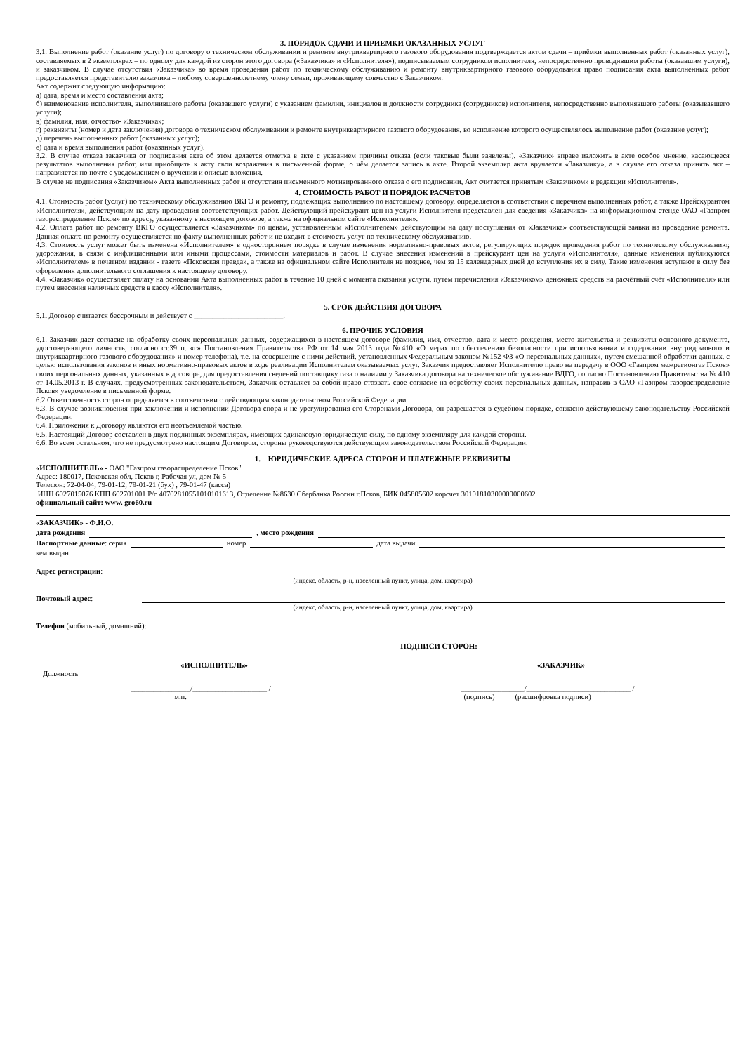3. ПОРЯДОК СДАЧИ И ПРИЕМКИ ОКАЗАННЫХ УСЛУГ
3.1. Выполнение работ (оказание услуг) по договору о техническом обслуживании и ремонте внутриквартирного газового оборудования подтверждается актом сдачи – приёмки выполненных работ (оказанных услуг), составляемых в 2 экземплярах – по одному для каждой из сторон этого договора («Заказчика» и «Исполнителя»), подписываемым сотрудником исполнителя, непосредственно проводившим работы (оказавшим услуги), и заказчиком. В случае отсутствия «Заказчика» во время проведения работ по техническому обслуживанию и ремонту внутриквартирного газового оборудования право подписания акта выполненных работ предоставляется представителю заказчика – любому совершеннолетнему члену семьи, проживающему совместно с Заказчиком.
Акт содержит следующую информацию:
а) дата, время и место составления акта;
б) наименование исполнителя, выполнившего работы (оказавшего услуги) с указанием фамилии, инициалов и должности сотрудника (сотрудников) исполнителя, непосредственно выполнявшего работы (оказывавшего услуги);
в) фамилия, имя, отчество- «Заказчика»;
г) реквизиты (номер и дата заключения) договора о техническом обслуживании и ремонте внутриквартирного газового оборудования, во исполнение которого осуществлялось выполнение работ (оказание услуг);
д) перечень выполненных работ (оказанных услуг);
е) дата и время выполнения работ (оказанных услуг).
3.2. В случае отказа заказчика от подписания акта об этом делается отметка в акте с указанием причины отказа (если таковые были заявлены). «Заказчик» вправе изложить в акте особое мнение, касающееся результатов выполнения работ, или приобщить к акту свои возражения в письменной форме, о чём делается запись в акте. Второй экземпляр акта вручается «Заказчику», а в случае его отказа принять акт – направляется по почте с уведомлением о вручении и описью вложения.
В случае не подписания «Заказчиком» Акта выполненных работ и отсутствия письменного мотивированного отказа о его подписании, Акт считается принятым «Заказчиком» в редакции «Исполнителя».
4. СТОИМОСТЬ РАБОТ И ПОРЯДОК РАСЧЕТОВ
4.1. Стоимость работ (услуг) по техническому обслуживанию ВКГО и ремонту, подлежащих выполнению по настоящему договору, определяется в соответствии с перечнем выполненных работ, а также Прейскурантом «Исполнителя», действующим на дату проведения соответствующих работ. Действующий прейскурант цен на услуги Исполнителя представлен для сведения «Заказчика» на информационном стенде ОАО «Газпром газораспределение Псков» по адресу, указанному в настоящем договоре, а также на официальном сайте «Исполнителя».
4.2. Оплата работ по ремонту ВКГО осуществляется «Заказчиком» по ценам, установленным «Исполнителем» действующим на дату поступления от «Заказчика» соответствующей заявки на проведение ремонта. Данная оплата по ремонту осуществляется по факту выполненных работ и не входит в стоимость услуг по техническому обслуживанию.
4.3. Стоимость услуг может быть изменена «Исполнителем» в одностороннем порядке в случае изменения нормативно-правовых актов, регулирующих порядок проведения работ по техническому обслуживанию; удорожания, в связи с инфляционными или иными процессами, стоимости материалов и работ. В случае внесения изменений в прейскурант цен на услуги «Исполнителя», данные изменения публикуются «Исполнителем» в печатном издании - газете «Псковская правда», а также на официальном сайте Исполнителя не позднее, чем за 15 календарных дней до вступления их в силу. Такие изменения вступают в силу без оформления дополнительного соглашения к настоящему договору.
4.4. «Заказчик» осуществляет оплату на основании Акта выполненных работ в течение 10 дней с момента оказания услуги, путем перечисления «Заказчиком» денежных средств на расчётный счёт «Исполнителя» или путем внесения наличных средств в кассу «Исполнителя».
5. СРОК ДЕЙСТВИЯ ДОГОВОРА
5.1. Договор считается бессрочным и действует с ________________________.
6. ПРОЧИЕ УСЛОВИЯ
6.1. Заказчик дает согласие на обработку своих персональных данных, содержащихся в настоящем договоре (фамилия, имя, отчество, дата и место рождения, место жительства и реквизиты основного документа, удостоверяющего личность, согласно ст.39 п. «г» Постановления Правительства РФ от 14 мая 2013 года №410 «О мерах по обеспечению безопасности при использовании и содержании внутридомового и внутриквартирного газового оборудования» и номер телефона), т.е. на совершение с ними действий, установленных Федеральным законом №152-ФЗ «О персональных данных», путем смешанной обработки данных, с целью использования законов и иных нормативно-правовых актов в ходе реализации Исполнителем оказываемых услуг. Заказчик предоставляет Исполнителю право на передачу в ООО «Газпром межрегионгаз Псков» своих персональных данных, указанных в договоре, для предоставления сведений поставщику газа о наличии у Заказчика договора на техническое обслуживание ВДГО, согласно Постановлению Правительства № 410 от 14.05.2013 г. В случаях, предусмотренных законодательством, Заказчик оставляет за собой право отозвать свое согласие на обработку своих персональных данных, направив в ОАО «Газпром газораспределение Псков» уведомление в письменной форме.
6.2.Ответственность сторон определяется в соответствии с действующим законодательством Российской Федерации.
6.3. В случае возникновения при заключении и исполнении Договора спора и не урегулирования его Сторонами Договора, он разрешается в судебном порядке, согласно действующему законодательству Российской Федерации.
6.4. Приложения к Договору являются его неотъемлемой частью.
6.5. Настоящий Договор составлен в двух подлинных экземплярах, имеющих одинаковую юридическую силу, по одному экземпляру для каждой стороны.
6.6. Во всем остальном, что не предусмотрено настоящим Договором, стороны руководствуются действующим законодательством Российской Федерации.
1. ЮРИДИЧЕСКИЕ АДРЕСА СТОРОН И ПЛАТЕЖНЫЕ РЕКВИЗИТЫ
«ИСПОЛНИТЕЛЬ» - ОАО "Газпром газораспределение Псков"
Адрес: 180017, Псковская обл, Псков г, Рабочая ул, дом № 5
Телефон: 72-04-04, 79-01-12, 79-01-21 (бух) , 79-01-47 (касса)
ИНН 6027015076 КПП 602701001 Р/с 40702810551010101613, Отделение №8630 Сбербанка России г.Псков, БИК 045805602 корсчет 30101810300000000602
официальный сайт: www. gro60.ru
«ЗАКАЗЧИК» - Ф.И.О.
дата рождения , место рождения
Паспортные данные: серия номер дата выдачи
кем выдан
Адрес регистрации:
(индекс, область, р-н, населенный пункт, улица, дом, квартира)
Почтовый адрес:
(индекс, область, р-н, населенный пункт, улица, дом, квартира)
Телефон (мобильный, домашний):
ПОДПИСИ СТОРОН:
«ИСПОЛНИТЕЛЬ» «ЗАКАЗЧИК»
Должность
________________/____________________ / _________________/____________________________ /
м.п. (подпись) (расшифровка подписи)